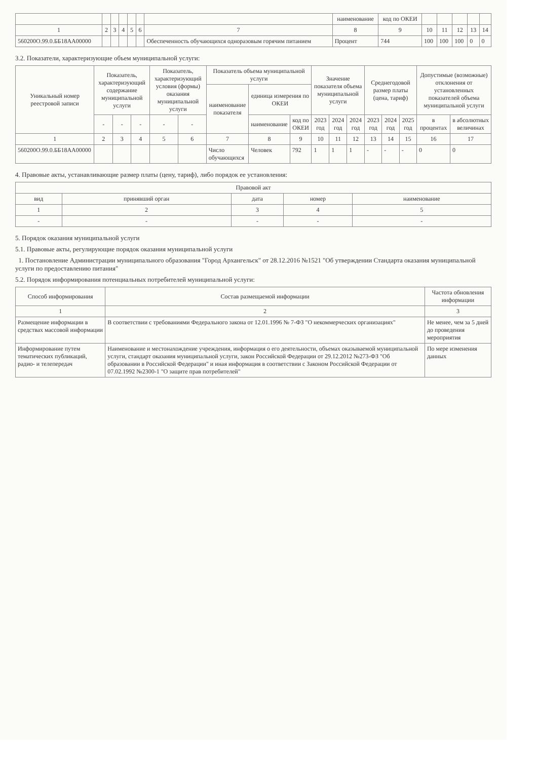| | | | | | | | наименование | код по ОКЕИ | | | | | |
| --- | --- | --- | --- | --- | --- | --- | --- | --- | --- | --- | --- | --- | --- |
| 1 | 2 | 3 | 4 | 5 | 6 | 7 | 8 | 9 | 10 | 11 | 12 | 13 | 14 |
| 560200О.99.0.ББ18АА00000 | | | | | | Обеспеченность обучающихся одноразовым горячим питанием | Процент | 744 | 100 | 100 | 100 | 0 | 0 |
3.2. Показатели, характеризующие объем муниципальной услуги:
| Уникальный номер реестровой записи | Показатель, характеризующий содержание муниципальной услуги | | | Показатель, характеризующий условия (формы) оказания муниципальной услуги | | Показатель объема муниципальной услуги | | | Значение показателя объема муниципальной услуги | | | Среднегодовой размер платы (цена, тариф) | | | Допустимые (возможные) отклонения от установленных показателей объема муниципальной услуги | |
| --- | --- | --- | --- | --- | --- | --- | --- | --- | --- | --- | --- | --- | --- | --- | --- | --- |
| | | | | | | наименование показателя | единица измерения по ОКЕИ | | | | | | | | | |
| | - | - | - | - | - | | наименование | код по ОКЕИ | 2023 год | 2024 год | 2024 год | 2023 год | 2024 год | 2025 год | в процентах | в абсолютных величинах |
| 1 | 2 | 3 | 4 | 5 | 6 | 7 | 8 | 9 | 10 | 11 | 12 | 13 | 14 | 15 | 16 | 17 |
| 560200О.99.0.ББ18АА00000 | | | | | | Число обучающихся | Человек | 792 | 1 | 1 | 1 | - | - | - | 0 | 0 |
4. Правовые акты, устанавливающие размер платы (цену, тариф), либо порядок ее установления:
| Правовой акт | | | | |
| --- | --- | --- | --- | --- |
| вид | принявший орган | дата | номер | наименование |
| 1 | 2 | 3 | 4 | 5 |
| - | - | - | - | - |
5. Порядок оказания муниципальной услуги
5.1. Правовые акты, регулирующие порядок оказания муниципальной услуги
1. Постановление Администрации муниципального образования "Город Архангельск" от 28.12.2016 №1521 "Об утверждении Стандарта оказания муниципальной услуги по предоставлению питания"
5.2. Порядок информирования потенциальных потребителей муниципальной услуги:
| Способ информирования | Состав размещаемой информации | Частота обновления информации |
| --- | --- | --- |
| 1 | 2 | 3 |
| Размещение информации в средствах массовой информации | В соответствии с требованиями Федерального закона от 12.01.1996 № 7-ФЗ "О некоммерческих организациях" | Не менее, чем за 5 дней до проведения мероприятия |
| Информирование путем тематических публикаций, радио- и телепередач | Наименование и местонахождение учреждения, информация о его деятельности, объемах оказываемой муниципальной услуги, стандарт оказания муниципальной услуги, закон Российской Федерации от 29.12.2012 №273-ФЗ "Об образовании в Российской Федерации" и иная информация в соответствии с Законом Российской Федерации от 07.02.1992 №2300-1 "О защите прав потребителей" | По мере изменения данных |